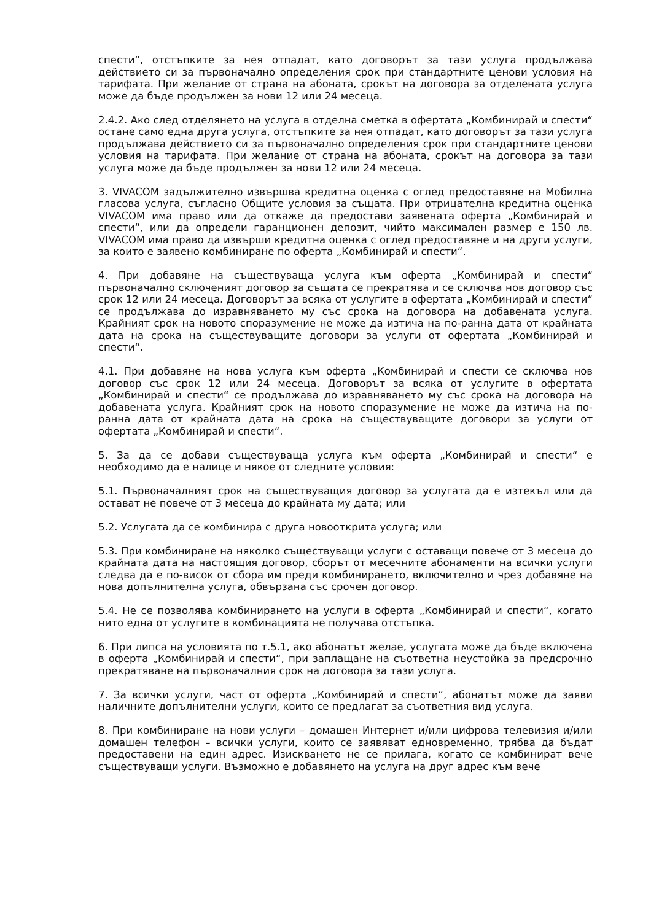спести“, отстъпките за нея отпадат, като договорът за тази услуга продължава действието си за първоначално определения срок при стандартните ценови условия на тарифата. При желание от страна на абоната, срокът на договора за отделената услуга може да бъде продължен за нови 12 или 24 месеца.
2.4.2. Ако след отделянето на услуга в отделна сметка в офертата „Комбинирай и спести“ остане само една друга услуга, отстъпките за нея отпадат, като договорът за тази услуга продължава действието си за първоначално определения срок при стандартните ценови условия на тарифата. При желание от страна на абоната, срокът на договора за тази услуга може да бъде продължен за нови 12 или 24 месеца.
3. VIVACOM задължително извършва кредитна оценка с оглед предоставяне на Мобилна гласова услуга, съгласно Общите условия за същата. При отрицателна кредитна оценка VIVACOM има право или да откаже да предостави заявената оферта „Комбинирай и спести“, или да определи гаранционен депозит, чийто максимален размер е 150 лв. VIVACOM има право да извърши кредитна оценка с оглед предоставяне и на други услуги, за които е заявено комбиниране по оферта „Комбинирай и спести“.
4. При добавяне на съществуваща услуга към оферта „Комбинирай и спести“ първоначално сключеният договор за същата се прекратява и се сключва нов договор със срок 12 или 24 месеца. Договорът за всяка от услугите в офертата „Комбинирай и спести“ се продължава до изравняването му със срока на договора на добавената услуга. Крайният срок на новото споразумение не може да изтича на по-ранна дата от крайната дата на срока на съществуващите договори за услуги от офертата „Комбинирай и спести“.
4.1. При добавяне на нова услуга към оферта „Комбинирай и спести се сключва нов договор със срок 12 или 24 месеца. Договорът за всяка от услугите в офертата „Комбинирай и спести“ се продължава до изравняването му със срока на договора на добавената услуга. Крайният срок на новото споразумение не може да изтича на по-ранна дата от крайната дата на срока на съществуващите договори за услуги от офертата „Комбинирай и спести“.
5. За да се добави съществуваща услуга към оферта „Комбинирай и спести“ е необходимо да е налице и някое от следните условия:
5.1. Първоначалният срок на съществуващия договор за услугата да е изтекъл или да остават не повече от 3 месеца до крайната му дата; или
5.2. Услугата да се комбинира с друга новооткрита услуга; или
5.3. При комбиниране на няколко съществуващи услуги с оставащи повече от 3 месеца до крайната дата на настоящия договор, сборът от месечните абонаменти на всички услуги следва да е по-висок от сбора им преди комбинирането, включително и чрез добавяне на нова допълнителна услуга, обвързана със срочен договор.
5.4. Не се позволява комбинирането на услуги в оферта „Комбинирай и спести“, когато нито една от услугите в комбинацията не получава отстъпка.
6. При липса на условията по т.5.1, ако абонатът желае, услугата може да бъде включена в оферта „Комбинирай и спести“, при заплащане на съответна неустойка за предсрочно прекратяване на първоначалния срок на договора за тази услуга.
7. За всички услуги, част от оферта „Комбинирай и спести“, абонатът може да заяви наличните допълнителни услуги, които се предлагат за съответния вид услуга.
8. При комбиниране на нови услуги – домашен Интернет и/или цифрова телевизия и/или домашен телефон – всички услуги, които се заявяват едновременно, трябва да бъдат предоставени на един адрес. Изискването не се прилага, когато се комбинират вече съществуващи услуги. Възможно е добавянето на услуга на друг адрес към вече